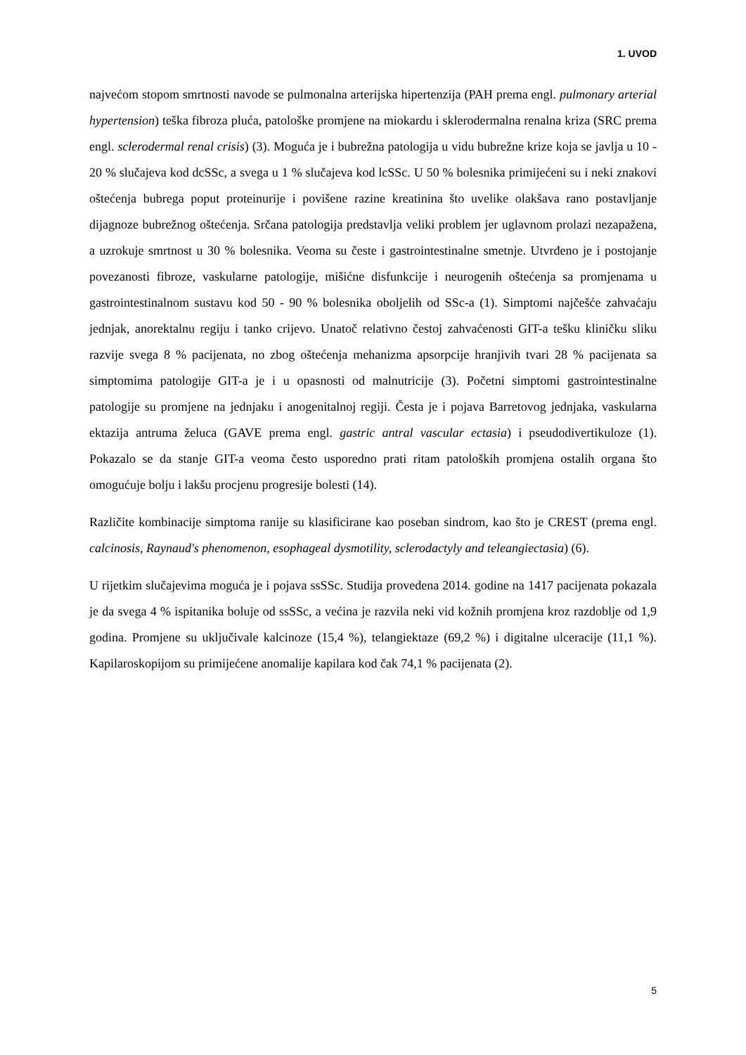1. UVOD
najvećom stopom smrtnosti navode se pulmonalna arterijska hipertenzija (PAH prema engl. pulmonary arterial hypertension) teška fibroza pluća, patološke promjene na miokardu i sklerodermalna renalna kriza (SRC prema engl. sclerodermal renal crisis) (3). Moguća je i bubrežna patologija u vidu bubrežne krize koja se javlja u 10 - 20 % slučajeva kod dcSSc, a svega u 1 % slučajeva kod lcSSc. U 50 % bolesnika primijećeni su i neki znakovi oštećenja bubrega poput proteinurije i povišene razine kreatinina što uvelike olakšava rano postavljanje dijagnoze bubrežnog oštećenja. Srčana patologija predstavlja veliki problem jer uglavnom prolazi nezapažena, a uzrokuje smrtnost u 30 % bolesnika. Veoma su česte i gastrointestinalne smetnje. Utvrđeno je i postojanje povezanosti fibroze, vaskularne patologije, mišićne disfunkcije i neurogenih oštećenja sa promjenama u gastrointestinalnom sustavu kod 50 - 90 % bolesnika oboljelih od SSc-a (1). Simptomi najčešće zahvaćaju jednjak, anorektalnu regiju i tanko crijevo. Unatoč relativno čestoj zahvaćenosti GIT-a tešku kliničku sliku razvije svega 8 % pacijenata, no zbog oštećenja mehanizma apsorpcije hranjivih tvari 28 % pacijenata sa simptomima patologije GIT-a je i u opasnosti od malnutricije (3). Početni simptomi gastrointestinalne patologije su promjene na jednjaku i anogenitalnoj regiji. Česta je i pojava Barretovog jednjaka, vaskularna ektazija antruma želuca (GAVE prema engl. gastric antral vascular ectasia) i pseudodivertikuloze (1). Pokazalo se da stanje GIT-a veoma često usporedno prati ritam patoloških promjena ostalih organa što omogućuje bolju i lakšu procjenu progresije bolesti (14).
Različite kombinacije simptoma ranije su klasificirane kao poseban sindrom, kao što je CREST (prema engl. calcinosis, Raynaud's phenomenon, esophageal dysmotility, sclerodactyly and teleangiectasia) (6).
U rijetkim slučajevima moguća je i pojava ssSSc. Studija provedena 2014. godine na 1417 pacijenata pokazala je da svega 4 % ispitanika boluje od ssSSc, a većina je razvila neki vid kožnih promjena kroz razdoblje od 1,9 godina. Promjene su uključivale kalcinoze (15,4 %), telangiektaze (69,2 %) i digitalne ulceracije (11,1 %). Kapilaroskopijom su primijećene anomalije kapilara kod čak 74,1 % pacijenata (2).
5